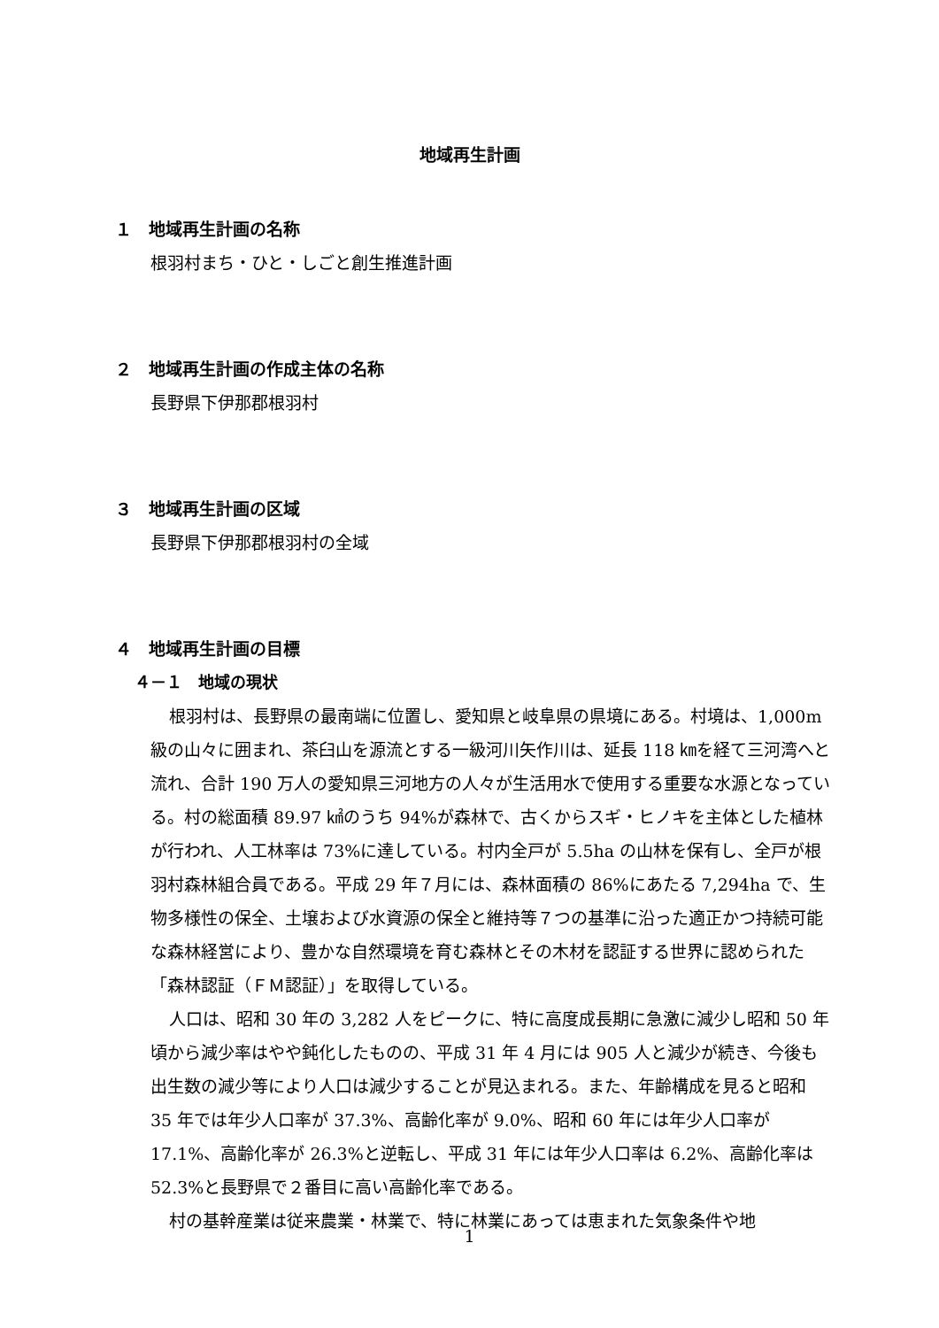地域再生計画
１　地域再生計画の名称
根羽村まち・ひと・しごと創生推進計画
２　地域再生計画の作成主体の名称
長野県下伊那郡根羽村
３　地域再生計画の区域
長野県下伊那郡根羽村の全域
４　地域再生計画の目標
４－１　地域の現状
根羽村は、長野県の最南端に位置し、愛知県と岐阜県の県境にある。村境は、1,000m級の山々に囲まれ、茶臼山を源流とする一級河川矢作川は、延長 118 ㎞を経て三河湾へと流れ、合計 190 万人の愛知県三河地方の人々が生活用水で使用する重要な水源となっている。村の総面積 89.97 ㎢のうち 94%が森林で、古くからスギ・ヒノキを主体とした植林が行われ、人工林率は 73%に達している。村内全戸が 5.5ha の山林を保有し、全戸が根羽村森林組合員である。平成 29 年７月には、森林面積の 86%にあたる 7,294ha で、生物多様性の保全、土壌および水資源の保全と維持等７つの基準に沿った適正かつ持続可能な森林経営により、豊かな自然環境を育む森林とその木材を認証する世界に認められた「森林認証（ＦＭ認証）」を取得している。
人口は、昭和 30 年の 3,282 人をピークに、特に高度成長期に急激に減少し昭和 50 年頃から減少率はやや鈍化したものの、平成 31 年 4 月には 905 人と減少が続き、今後も出生数の減少等により人口は減少することが見込まれる。また、年齢構成を見ると昭和 35 年では年少人口率が 37.3%、高齢化率が 9.0%、昭和 60 年には年少人口率が 17.1%、高齢化率が 26.3%と逆転し、平成 31 年には年少人口率は 6.2%、高齢化率は 52.3%と長野県で２番目に高い高齢化率である。
村の基幹産業は従来農業・林業で、特に林業にあっては恵まれた気象条件や地
1